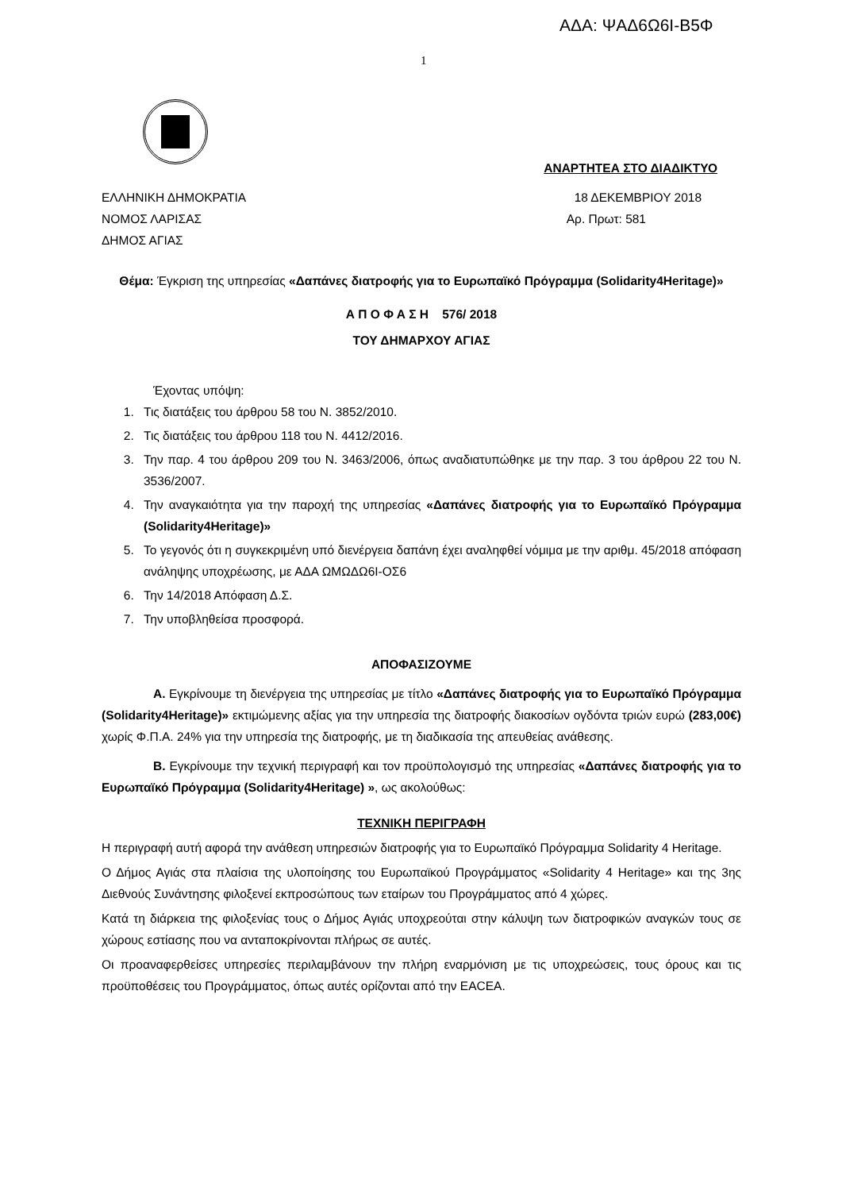ΑΔΑ: ΨΑΔ6Ω6Ι-Β5Φ
1
ΑΝΑΡΤΗΤΕΑ ΣΤΟ ΔΙΑΔΙΚΤΥΟ
ΕΛΛΗΝΙΚΗ ΔΗΜΟΚΡΑΤΙΑ 18 ΔΕΚΕΜΒΡΙΟΥ 2018
ΝΟΜΟΣ ΛΑΡΙΣΑΣ Αρ. Πρωτ: 581
ΔΗΜΟΣ ΑΓΙΑΣ
Θέμα: Έγκριση της υπηρεσίας «Δαπάνες διατροφής για το Ευρωπαϊκό Πρόγραμμα (Solidarity4Heritage)»
Α Π Ο Φ Α Σ Η 576/ 2018
ΤΟΥ ΔΗΜΑΡΧΟΥ ΑΓΙΑΣ
Έχοντας υπόψη:
1. Τις διατάξεις του άρθρου 58 του Ν. 3852/2010.
2. Τις διατάξεις του άρθρου 118 του Ν. 4412/2016.
3. Την παρ. 4 του άρθρου 209 του Ν. 3463/2006, όπως αναδιατυπώθηκε με την παρ. 3 του άρθρου 22 του Ν. 3536/2007.
4. Την αναγκαιότητα για την παροχή της υπηρεσίας «Δαπάνες διατροφής για το Ευρωπαϊκό Πρόγραμμα (Solidarity4Heritage)»
5. Το γεγονός ότι η συγκεκριμένη υπό διενέργεια δαπάνη έχει αναληφθεί νόμιμα με την αριθμ. 45/2018 απόφαση ανάληψης υποχρέωσης, με ΑΔΑ ΩΜΩΔΩ6Ι-ΟΣ6
6. Την 14/2018 Απόφαση Δ.Σ.
7. Την υποβληθείσα προσφορά.
ΑΠΟΦΑΣΙΖΟΥΜΕ
Α. Εγκρίνουμε τη διενέργεια της υπηρεσίας με τίτλο «Δαπάνες διατροφής για το Ευρωπαϊκό Πρόγραμμα (Solidarity4Heritage)» εκτιμώμενης αξίας για την υπηρεσία της διατροφής διακοσίων ογδόντα τριών ευρώ (283,00€) χωρίς Φ.Π.Α. 24% για την υπηρεσία της διατροφής, με τη διαδικασία της απευθείας ανάθεσης.
Β. Εγκρίνουμε την τεχνική περιγραφή και τον προϋπολογισμό της υπηρεσίας «Δαπάνες διατροφής για το Ευρωπαϊκό Πρόγραμμα (Solidarity4Heritage) », ως ακολούθως:
ΤΕΧΝΙΚΗ ΠΕΡΙΓΡΑΦΗ
Η περιγραφή αυτή αφορά την ανάθεση υπηρεσιών διατροφής για το Ευρωπαϊκό Πρόγραμμα Solidarity 4 Heritage.
Ο Δήμος Αγιάς στα πλαίσια της υλοποίησης του Ευρωπαϊκού Προγράμματος «Solidarity 4 Heritage» και της 3ης Διεθνούς Συνάντησης φιλοξενεί εκπροσώπους των εταίρων του Προγράμματος από 4 χώρες.
Κατά τη διάρκεια της φιλοξενίας τους ο Δήμος Αγιάς υποχρεούται στην κάλυψη των διατροφικών αναγκών τους σε χώρους εστίασης που να ανταποκρίνονται πλήρως σε αυτές.
Οι προαναφερθείσες υπηρεσίες περιλαμβάνουν την πλήρη εναρμόνιση με τις υποχρεώσεις, τους όρους και τις προϋποθέσεις του Προγράμματος, όπως αυτές ορίζονται από την EACEA.